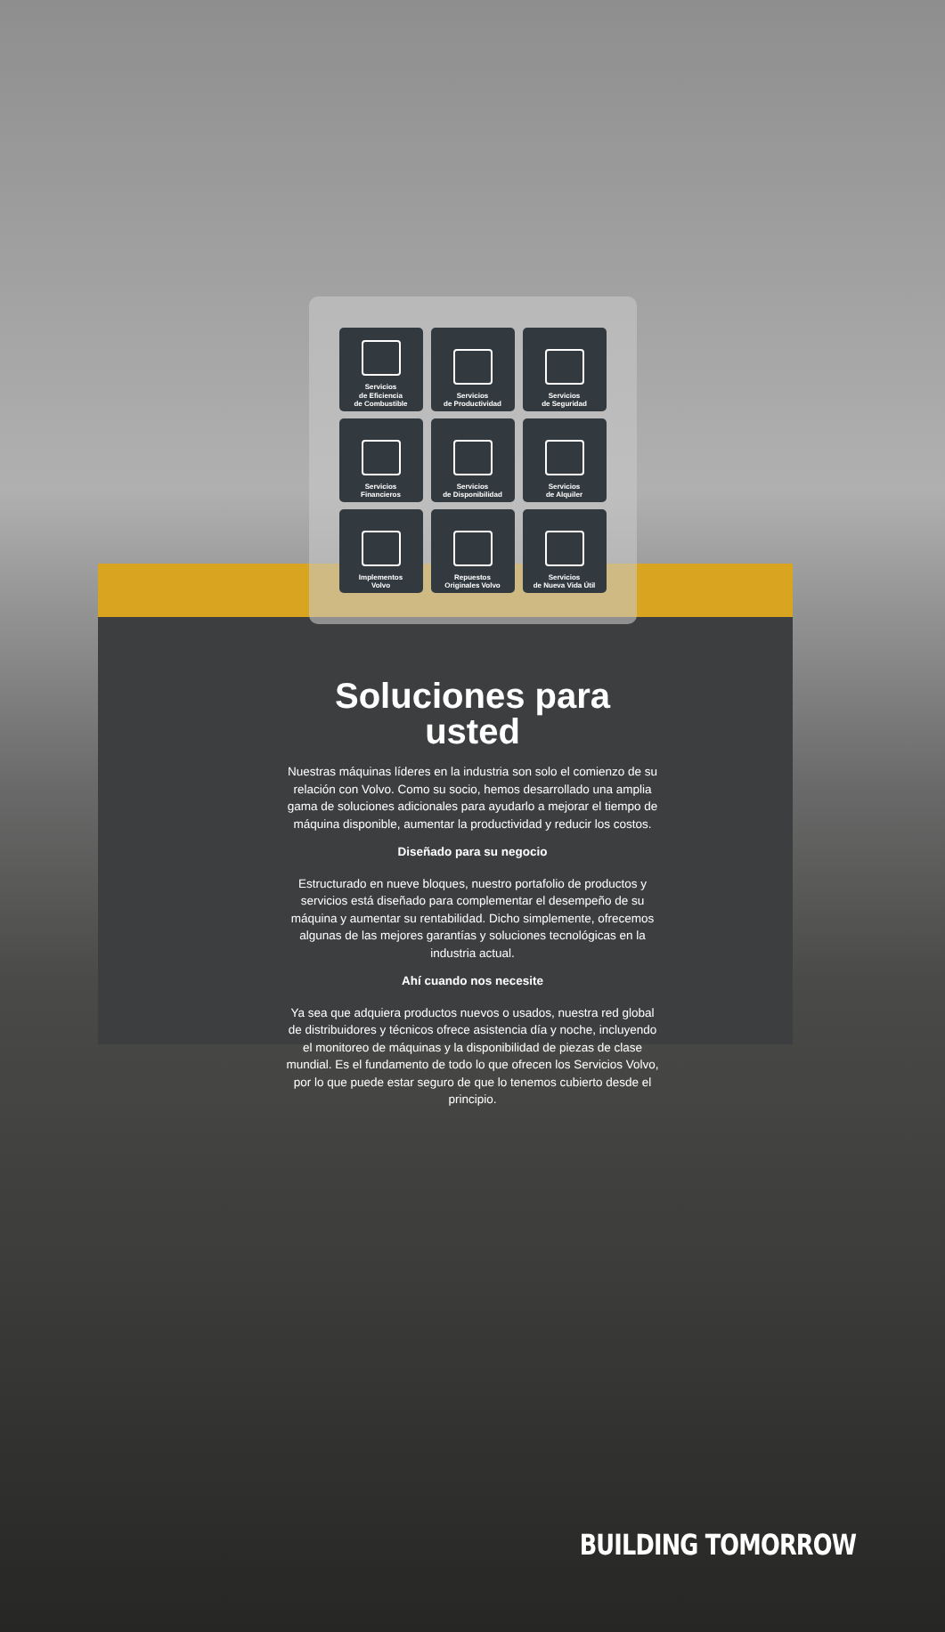Servicios
de Eficiencia
de Combustible
Servicios
de Productividad
Servicios
de Seguridad
Servicios
Financieros
Servicios
de Disponibilidad
Servicios
de Alquiler
Implementos
Volvo
Repuestos
Originales Volvo
Servicios
de Nueva Vida Útil
Soluciones para usted
Nuestras máquinas líderes en la industria son solo el comienzo de su relación con Volvo. Como su socio, hemos desarrollado una amplia gama de soluciones adicionales para ayudarlo a mejorar el tiempo de máquina disponible, aumentar la productividad y reducir los costos.
Diseñado para su negocio
Estructurado en nueve bloques, nuestro portafolio de productos y servicios está diseñado para complementar el desempeño de su máquina y aumentar su rentabilidad. Dicho simplemente, ofrecemos algunas de las mejores garantías y soluciones tecnológicas en la industria actual.
Ahí cuando nos necesite
Ya sea que adquiera productos nuevos o usados, nuestra red global de distribuidores y técnicos ofrece asistencia día y noche, incluyendo el monitoreo de máquinas y la disponibilidad de piezas de clase mundial. Es el fundamento de todo lo que ofrecen los Servicios Volvo, por lo que puede estar seguro de que lo tenemos cubierto desde el principio.
BUILDING TOMORROW